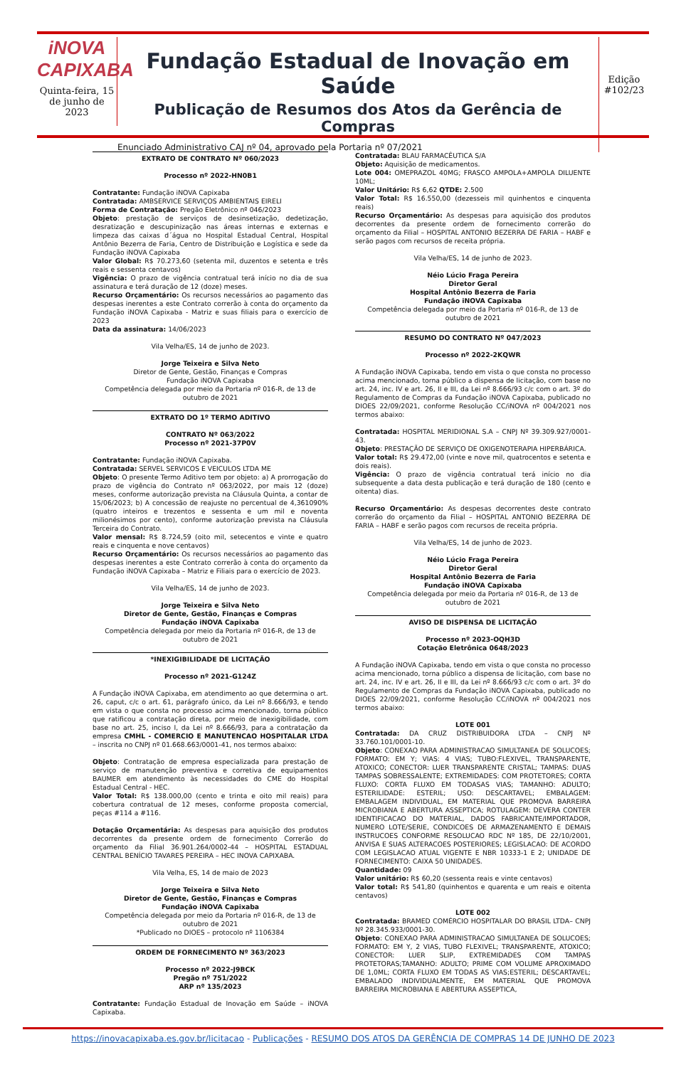iNOVA
CAPIXABA
Quinta-feira, 15 de junho de 2023
Fundação Estadual de Inovação em Saúde
Publicação de Resumos dos Atos da Gerência de Compras
Enunciado Administrativo CAJ nº 04, aprovado pela Portaria nº 07/2021
Edição #102/23
EXTRATO DE CONTRATO Nº 060/2023
Processo nº 2022-HN0B1
Contratante: Fundação iNOVA Capixaba
Contratada: AMBSERVICE SERVIÇOS AMBIENTAIS EIRELI
Forma de Contratação: Pregão Eletrônico nº 046/2023
Objeto: prestação de serviços de desinsetização, dedetização, desratização e descupinização nas áreas internas e externas e limpeza das caixas d´água no Hospital Estadual Central, Hospital Antônio Bezerra de Faria, Centro de Distribuição e Logística e sede da Fundação iNOVA Capixaba
Valor Global: R$ 70.273,60 (setenta mil, duzentos e setenta e três reais e sessenta centavos)
Vigência: O prazo de vigência contratual terá início no dia de sua assinatura e terá duração de 12 (doze) meses.
Recurso Orçamentário: Os recursos necessários ao pagamento das despesas inerentes a este Contrato correrão à conta do orçamento da Fundação iNOVA Capixaba - Matriz e suas filiais para o exercício de 2023
Data da assinatura: 14/06/2023
Vila Velha/ES, 14 de junho de 2023.
Jorge Teixeira e Silva Neto
Diretor de Gente, Gestão, Finanças e Compras
Fundação iNOVA Capixaba
Competência delegada por meio da Portaria nº 016-R, de 13 de outubro de 2021
EXTRATO DO 1º TERMO ADITIVO
CONTRATO Nº 063/2022
Processo nº 2021-37P0V
Contratante: Fundação iNOVA Capixaba.
Contratada: SERVEL SERVICOS E VEICULOS LTDA ME
Objeto: O presente Termo Aditivo tem por objeto: a) A prorrogação do prazo de vigência do Contrato nº 063/2022, por mais 12 (doze) meses, conforme autorização prevista na Cláusula Quinta, a contar de 15/06/2023; b) A concessão de reajuste no percentual de 4,361090% (quatro inteiros e trezentos e sessenta e um mil e noventa milionésimos por cento), conforme autorização prevista na Cláusula Terceira do Contrato.
Valor mensal: R$ 8.724,59 (oito mil, setecentos e vinte e quatro reais e cinquenta e nove centavos)
Recurso Orçamentário: Os recursos necessários ao pagamento das despesas inerentes a este Contrato correrão à conta do orçamento da Fundação iNOVA Capixaba – Matriz e Filiais para o exercício de 2023.
Vila Velha/ES, 14 de junho de 2023.
Jorge Teixeira e Silva Neto
Diretor de Gente, Gestão, Finanças e Compras
Fundação iNOVA Capixaba
Competência delegada por meio da Portaria nº 016-R, de 13 de outubro de 2021
*INEXIGIBILIDADE DE LICITAÇÃO
Processo nº 2021-G124Z
A Fundação iNOVA Capixaba, em atendimento ao que determina o art. 26, caput, c/c o art. 61, parágrafo único, da Lei nº 8.666/93, e tendo em vista o que consta no processo acima mencionado, torna público que ratificou a contratação direta, por meio de inexigibilidade, com base no art. 25, inciso I, da Lei nº 8.666/93, para a contratação da empresa CMHL - COMERCIO E MANUTENCAO HOSPITALAR LTDA – inscrita no CNPJ nº 01.668.663/0001-41, nos termos abaixo:
Objeto: Contratação de empresa especializada para prestação de serviço de manutenção preventiva e corretiva de equipamentos BAUMER em atendimento às necessidades do CME do Hospital Estadual Central - HEC.
Valor Total: R$ 138.000,00 (cento e trinta e oito mil reais) para cobertura contratual de 12 meses, conforme proposta comercial, peças #114 a #116.
Dotação Orçamentária: As despesas para aquisição dos produtos decorrentes da presente ordem de fornecimento Correrão do orçamento da Filial 36.901.264/0002-44 – HOSPITAL ESTADUAL CENTRAL BENÍCIO TAVARES PEREIRA – HEC INOVA CAPIXABA.
Vila Velha, ES, 14 de maio de 2023
Jorge Teixeira e Silva Neto
Diretor de Gente, Gestão, Finanças e Compras
Fundação iNOVA Capixaba
Competência delegada por meio da Portaria nº 016-R, de 13 de outubro de 2021
*Publicado no DIOES – protocolo nº 1106384
ORDEM DE FORNECIMENTO Nº 363/2023
Processo nº 2022-J9BCK
Pregão nº 751/2022
ARP nº 135/2023
Contratante: Fundação Estadual de Inovação em Saúde – iNOVA Capixaba.
Contratada: BLAU FARMACÊUTICA S/A
Objeto: Aquisição de medicamentos.
Lote 004: OMEPRAZOL 40MG; FRASCO AMPOLA+AMPOLA DILUENTE 10ML;
Valor Unitário: R$ 6,62 QTDE: 2.500
Valor Total: R$ 16.550,00 (dezesseis mil quinhentos e cinquenta reais)
Recurso Orçamentário: As despesas para aquisição dos produtos decorrentes da presente ordem de fornecimento correrão do orçamento da Filial – HOSPITAL ANTONIO BEZERRA DE FARIA – HABF e serão pagos com recursos de receita própria.
Vila Velha/ES, 14 de junho de 2023.
Néio Lúcio Fraga Pereira
Diretor Geral
Hospital Antônio Bezerra de Faria
Fundação iNOVA Capixaba
Competência delegada por meio da Portaria nº 016-R, de 13 de outubro de 2021
RESUMO DO CONTRATO Nº 047/2023
Processo nº 2022-2KQWR
A Fundação iNOVA Capixaba, tendo em vista o que consta no processo acima mencionado, torna público a dispensa de licitação, com base no art. 24, inc. IV e art. 26, II e III, da Lei nº 8.666/93 c/c com o art. 3º do Regulamento de Compras da Fundação iNOVA Capixaba, publicado no DIOES 22/09/2021, conforme Resolução CC/iNOVA nº 004/2021 nos termos abaixo:
Contratada: HOSPITAL MERIDIONAL S.A – CNPJ Nº 39.309.927/0001-43.
Objeto: PRESTAÇÃO DE SERVIÇO DE OXIGENOTERAPIA HIPERBÁRICA.
Valor total: R$ 29.472,00 (vinte e nove mil, quatrocentos e setenta e dois reais).
Vigência: O prazo de vigência contratual terá início no dia subsequente a data desta publicação e terá duração de 180 (cento e oitenta) dias.
Recurso Orçamentário: As despesas decorrentes deste contrato correrão do orçamento da Filial – HOSPITAL ANTONIO BEZERRA DE FARIA – HABF e serão pagos com recursos de receita própria.
Vila Velha/ES, 14 de junho de 2023.
Néio Lúcio Fraga Pereira
Diretor Geral
Hospital Antônio Bezerra de Faria
Fundação iNOVA Capixaba
Competência delegada por meio da Portaria nº 016-R, de 13 de outubro de 2021
AVISO DE DISPENSA DE LICITAÇÃO
Processo nº 2023-OQH3D
Cotação Eletrônica 0648/2023
A Fundação iNOVA Capixaba, tendo em vista o que consta no processo acima mencionado, torna público a dispensa de licitação, com base no art. 24, inc. IV e art. 26, II e III, da Lei nº 8.666/93 c/c com o art. 3º do Regulamento de Compras da Fundação iNOVA Capixaba, publicado no DIOES 22/09/2021, conforme Resolução CC/iNOVA nº 004/2021 nos termos abaixo:
LOTE 001
Contratada: DA CRUZ DISTRIBUIDORA LTDA – CNPJ Nº 33.760.101/0001-10.
Objeto: CONEXAO PARA ADMINISTRACAO SIMULTANEA DE SOLUCOES; FORMATO: EM Y; VIAS: 4 VIAS; TUBO:FLEXIVEL, TRANSPARENTE, ATOXICO; CONECTOR: LUER TRANSPARENTE CRISTAL; TAMPAS: DUAS TAMPAS SOBRESSALENTE; EXTREMIDADES: COM PROTETORES; CORTA FLUXO: CORTA FLUXO EM TODASAS VIAS; TAMANHO: ADULTO; ESTERILIDADE: ESTERIL; USO: DESCARTAVEL; EMBALAGEM: EMBALAGEM INDIVIDUAL, EM MATERIAL QUE PROMOVA BARREIRA MICROBIANA E ABERTURA ASSEPTICA; ROTULAGEM: DEVERA CONTER IDENTIFICACAO DO MATERIAL, DADOS FABRICANTE/IMPORTADOR, NUMERO LOTE/SERIE, CONDICOES DE ARMAZENAMENTO E DEMAIS INSTRUCOES CONFORME RESOLUCAO RDC Nº 185, DE 22/10/2001, ANVISA E SUAS ALTERACOES POSTERIORES; LEGISLACAO: DE ACORDO COM LEGISLACAO ATUAL VIGENTE E NBR 10333-1 E 2; UNIDADE DE FORNECIMENTO: CAIXA 50 UNIDADES.
Quantidade: 09
Valor unitário: R$ 60,20 (sessenta reais e vinte centavos)
Valor total: R$ 541,80 (quinhentos e quarenta e um reais e oitenta centavos)
LOTE 002
Contratada: BRAMED COMÉRCIO HOSPITALAR DO BRASIL LTDA– CNPJ Nº 28.345.933/0001-30.
Objeto: CONEXAO PARA ADMINISTRACAO SIMULTANEA DE SOLUCOES; FORMATO: EM Y, 2 VIAS, TUBO FLEXIVEL; TRANSPARENTE, ATOXICO; CONECTOR: LUER SLIP, EXTREMIDADES COM TAMPAS PROTETORAS;TAMANHO: ADULTO; PRIME COM VOLUME APROXIMADO DE 1,0ML; CORTA FLUXO EM TODAS AS VIAS;ESTERIL; DESCARTAVEL; EMBALADO INDIVIDUALMENTE, EM MATERIAL QUE PROMOVA BARREIRA MICROBIANA E ABERTURA ASSEPTICA,
https://inovacapixaba.es.gov.br/licitacao - Publicações - RESUMO DOS ATOS DA GERÊNCIA DE COMPRAS 14 DE JUNHO DE 2023